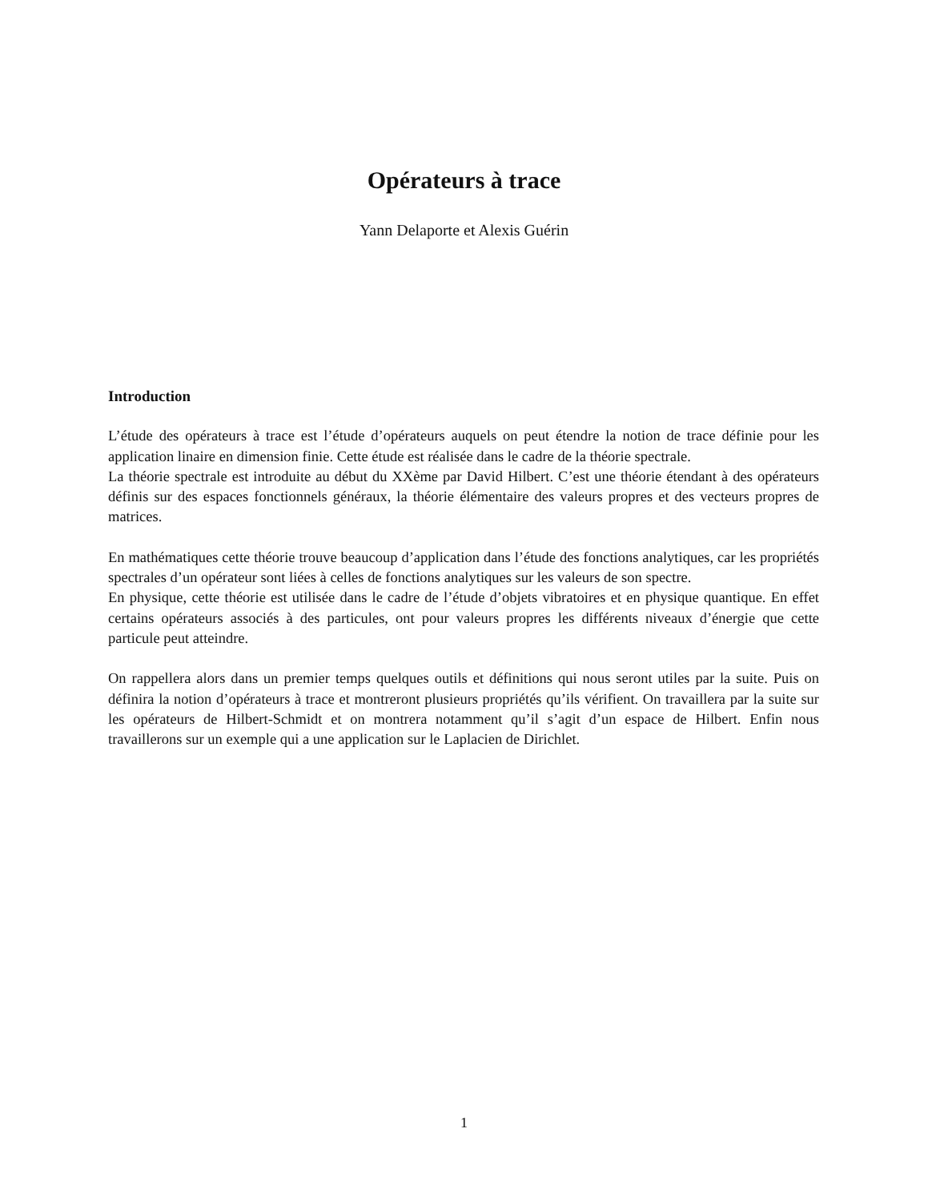Opérateurs à trace
Yann Delaporte et Alexis Guérin
Introduction
L’étude des opérateurs à trace est l’étude d’opérateurs auquels on peut étendre la notion de trace définie pour les application linaire en dimension finie. Cette étude est réalisée dans le cadre de la théorie spectrale.
La théorie spectrale est introduite au début du XXème par David Hilbert. C’est une théorie étendant à des opérateurs définis sur des espaces fonctionnels généraux, la théorie élémentaire des valeurs propres et des vecteurs propres de matrices.
En mathématiques cette théorie trouve beaucoup d’application dans l’étude des fonctions analytiques, car les propriétés spectrales d’un opérateur sont liées à celles de fonctions analytiques sur les valeurs de son spectre.
En physique, cette théorie est utilisée dans le cadre de l’étude d’objets vibratoires et en physique quantique. En effet certains opérateurs associés à des particules, ont pour valeurs propres les différents niveaux d’énergie que cette particule peut atteindre.
On rappellera alors dans un premier temps quelques outils et définitions qui nous seront utiles par la suite. Puis on définira la notion d’opérateurs à trace et montreront plusieurs propriétés qu’ils vérifient. On travaillera par la suite sur les opérateurs de Hilbert-Schmidt et on montrera notamment qu’il s’agit d’un espace de Hilbert. Enfin nous travaillerons sur un exemple qui a une application sur le Laplacien de Dirichlet.
1